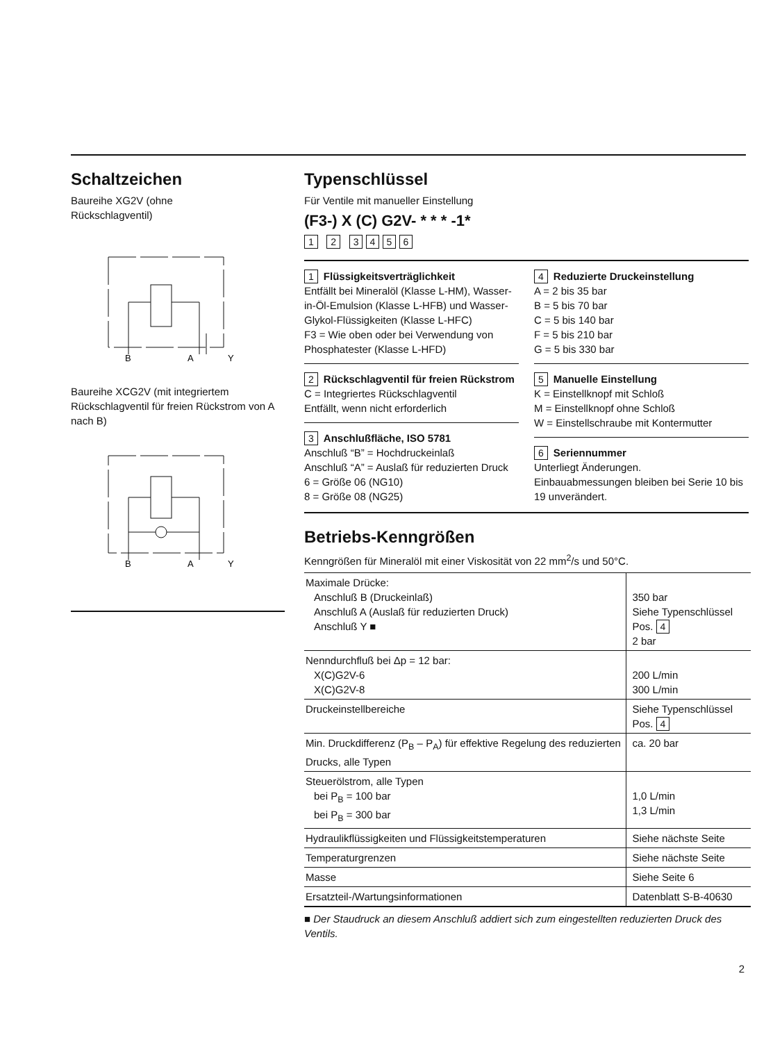Schaltzeichen
Baureihe XG2V (ohne
Rückschlagventil)
B
A
Y
Baureihe XCG2V (mit integriertem Rückschlagventil für freien Rückstrom von A nach B)
B
A
Y
Typenschlüssel
Für Ventile mit manueller Einstellung
(F3-) X (C) G2V- * * * -1*
1 2 3 4 5 6
1 Flüssigkeitsverträglichkeit
Entfällt bei Mineralöl (Klasse L-HM), Wasser-in-Öl-Emulsion (Klasse L-HFB) und Wasser-Glykol-Flüssigkeiten (Klasse L-HFC)
F3 = Wie oben oder bei Verwendung von Phosphatester (Klasse L-HFD)
2 Rückschlagventil für freien Rückstrom
C = Integriertes Rückschlagventil
Entfällt, wenn nicht erforderlich
3 Anschlußfläche, ISO 5781
Anschluß “B” = Hochdruckeinlaß
Anschluß “A” = Auslaß für reduzierten Druck
6 = Größe 06 (NG10)
8 = Größe 08 (NG25)
4 Reduzierte Druckeinstellung
A = 2 bis 35 bar
B = 5 bis 70 bar
C = 5 bis 140 bar
F = 5 bis 210 bar
G = 5 bis 330 bar
5 Manuelle Einstellung
K = Einstellknopf mit Schloß
M = Einstellknopf ohne Schloß
W = Einstellschraube mit Kontermutter
6 Seriennummer
Unterliegt Änderungen.
Einbauabmessungen bleiben bei Serie 10 bis 19 unverändert.
Betriebs-Kenngrößen
Kenngrößen für Mineralöl mit einer Viskosität von 22 mm<sup>2</sup>/s und 50°C.
| Maximale Drücke: Anschluß B (Druckeinlaß) Anschluß A (Auslaß für reduzierten Druck) Anschluß Y ■ | 350 bar Siehe Typenschlüssel Pos. 4 2 bar |
| Nenndurchfluß bei Δp = 12 bar: X(C)G2V-6 X(C)G2V-8 | 200 L/min 300 L/min |
| Druckeinstellbereiche | Siehe Typenschlüssel Pos. 4 |
| Min. Druckdifferenz (P<sub>B</sub> – P<sub>A</sub>) für effektive Regelung des reduzierten Drucks, alle Typen | ca. 20 bar |
| Steuerölstrom, alle Typen bei P<sub>B</sub> = 100 bar bei P<sub>B</sub> = 300 bar | 1,0 L/min 1,3 L/min |
| Hydraulikflüssigkeiten und Flüssigkeitstemperaturen | Siehe nächste Seite |
| Temperaturgrenzen | Siehe nächste Seite |
| Masse | Siehe Seite 6 |
| Ersatzteil-/Wartungsinformationen | Datenblatt S-B-40630 |
■ Der Staudruck an diesem Anschluß addiert sich zum eingestellten reduzierten Druck des Ventils.
2